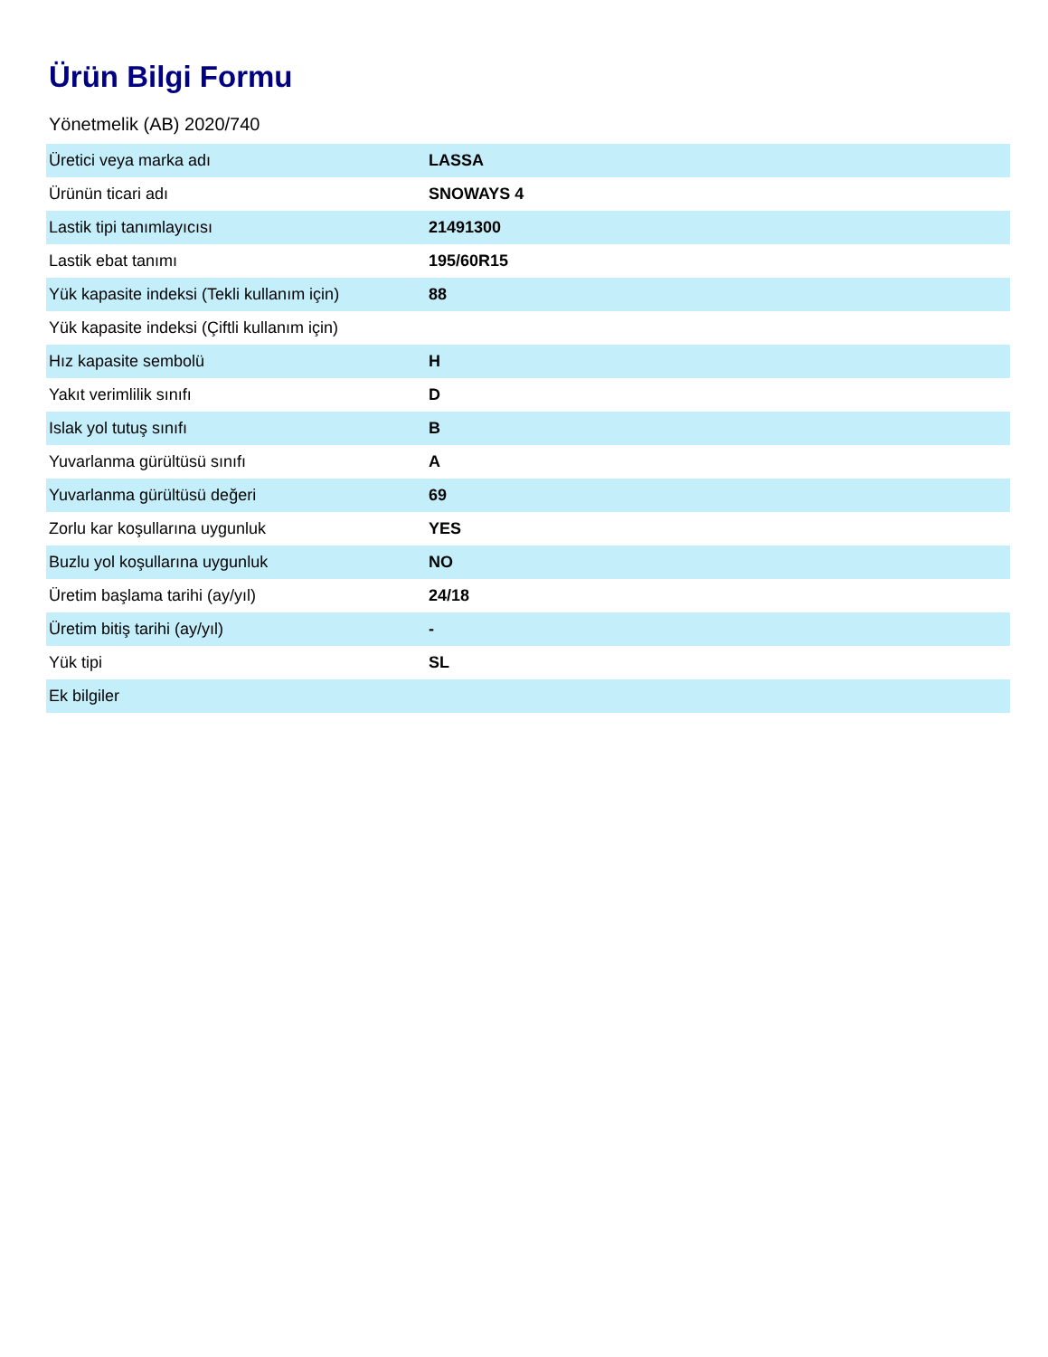Ürün Bilgi Formu
Yönetmelik (AB) 2020/740
| Üretici veya marka adı | LASSA |
| Ürünün ticari adı | SNOWAYS 4 |
| Lastik tipi tanımlayıcısı | 21491300 |
| Lastik ebat tanımı | 195/60R15 |
| Yük kapasite indeksi (Tekli kullanım için) | 88 |
| Yük kapasite indeksi (Çiftli kullanım için) | |
| Hız kapasite sembolü | H |
| Yakıt verimlilik sınıfı | D |
| Islak yol tutuş sınıfı | B |
| Yuvarlanma gürültüsü sınıfı | A |
| Yuvarlanma gürültüsü değeri | 69 |
| Zorlu kar koşullarına uygunluk | YES |
| Buzlu yol koşullarına uygunluk | NO |
| Üretim başlama tarihi (ay/yıl) | 24/18 |
| Üretim bitiş tarihi (ay/yıl) | - |
| Yük tipi | SL |
| Ek bilgiler | |